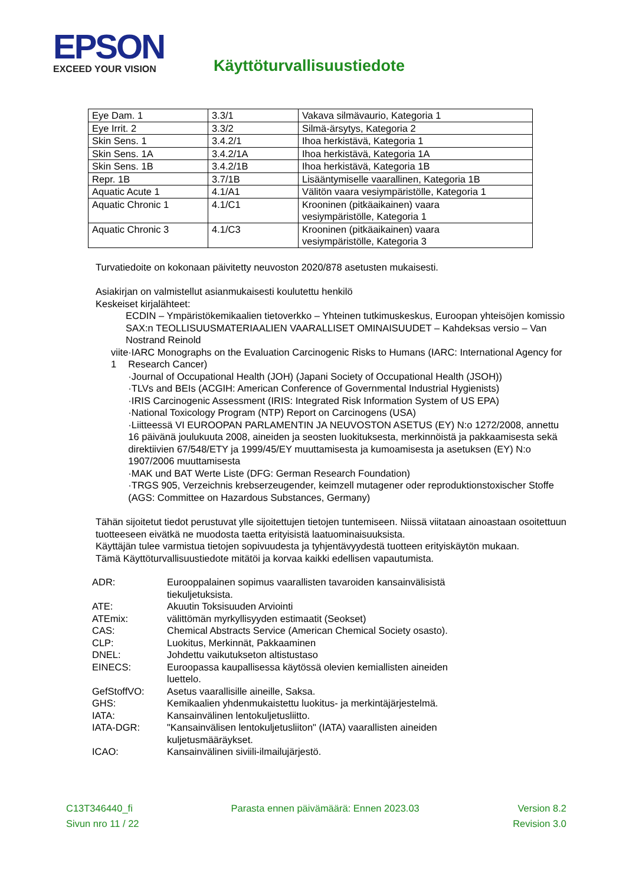EPSON
EXCEED YOUR VISION
Käyttöturvallisuustiedote
| Eye Dam. 1 | 3.3/1 | Vakava silmävaurio, Kategoria 1 |
| Eye Irrit. 2 | 3.3/2 | Silmä-ärsytys, Kategoria 2 |
| Skin Sens. 1 | 3.4.2/1 | Ihoa herkistävä, Kategoria 1 |
| Skin Sens. 1A | 3.4.2/1A | Ihoa herkistävä, Kategoria 1A |
| Skin Sens. 1B | 3.4.2/1B | Ihoa herkistävä, Kategoria 1B |
| Repr. 1B | 3.7/1B | Lisääntymiselle vaarallinen, Kategoria 1B |
| Aquatic Acute 1 | 4.1/A1 | Välitön vaara vesiympäristölle, Kategoria 1 |
| Aquatic Chronic 1 | 4.1/C1 | Krooninen (pitkäaikainen) vaara vesiympäristölle, Kategoria 1 |
| Aquatic Chronic 3 | 4.1/C3 | Krooninen (pitkäaikainen) vaara vesiympäristölle, Kategoria 3 |
Turvatiedoite on kokonaan päivitetty neuvoston 2020/878 asetusten mukaisesti.
Asiakirjan on valmistellut asianmukaisesti koulutettu henkilö
Keskeiset kirjalähteet:
ECDIN – Ympäristökemikaalien tietoverkko – Yhteinen tutkimuskeskus, Euroopan yhteisöjen komissio
SAX:n TEOLLISUUSMATERIAALIEN VAARALLISET OMINAISUUDET – Kahdeksas versio – Van Nostrand Reinold
viite 1 ·IARC Monographs on the Evaluation Carcinogenic Risks to Humans (IARC: International Agency for Research Cancer)
·Journal of Occupational Health (JOH) (Japani Society of Occupational Health (JSOH))
·TLVs and BEIs (ACGIH: American Conference of Governmental Industrial Hygienists)
·IRIS Carcinogenic Assessment (IRIS: Integrated Risk Information System of US EPA)
·National Toxicology Program (NTP) Report on Carcinogens (USA)
·Liitteessä VI EUROOPAN PARLAMENTIN JA NEUVOSTON ASETUS (EY) N:o 1272/2008, annettu 16 päivänä joulukuuta 2008, aineiden ja seosten luokituksesta, merkinnöistä ja pakkaamisesta sekä direktiivien 67/548/ETY ja 1999/45/EY muuttamisesta ja kumoamisesta ja asetuksen (EY) N:o 1907/2006 muuttamisesta
·MAK und BAT Werte Liste (DFG: German Research Foundation)
·TRGS 905, Verzeichnis krebserzeugender, keimzell mutagener oder reproduktionstoxischer Stoffe (AGS: Committee on Hazardous Substances, Germany)
Tähän sijoitetut tiedot perustuvat ylle sijoitettujen tietojen tuntemiseen. Niissä viitataan ainoastaan osoitettuun tuotteeseen eivätkä ne muodosta taetta erityisistä laatuominaisuuksista.
Käyttäjän tulee varmistua tietojen sopivuudesta ja tyhjentävyydestä tuotteen erityiskäytön mukaan.
Tämä Käyttöturvallisuustiedote mitätöi ja korvaa kaikki edellisen vapautumista.
ADR:
Eurooppalainen sopimus vaarallisten tavaroiden kansainvälisistä tiekuljetuksista.
ATE:
Akuutin Toksisuuden Arviointi
ATEmix:
välittömän myrkyllisyyden estimaatit (Seokset)
CAS:
Chemical Abstracts Service (American Chemical Society osasto).
CLP:
Luokitus, Merkinnät, Pakkaaminen
DNEL:
Johdettu vaikutukseton altistustaso
EINECS:
Euroopassa kaupallisessa käytössä olevien kemiallisten aineiden luettelo.
GefStoffVO:
Asetus vaarallisille aineille, Saksa.
GHS:
Kemikaalien yhdenmukaistettu luokitus- ja merkintäjärjestelmä.
IATA:
Kansainvälinen lentokuljetusliitto.
IATA-DGR:
"Kansainvälisen lentokuljetusliiton" (IATA) vaarallisten aineiden kuljetusmääräykset.
ICAO:
Kansainvälinen siviili-ilmailujärjestö.
C13T346440_fi Parasta ennen päivämäärä: Ennen 2023.03 Version 8.2
Sivun nro 11 / 22 Revision 3.0